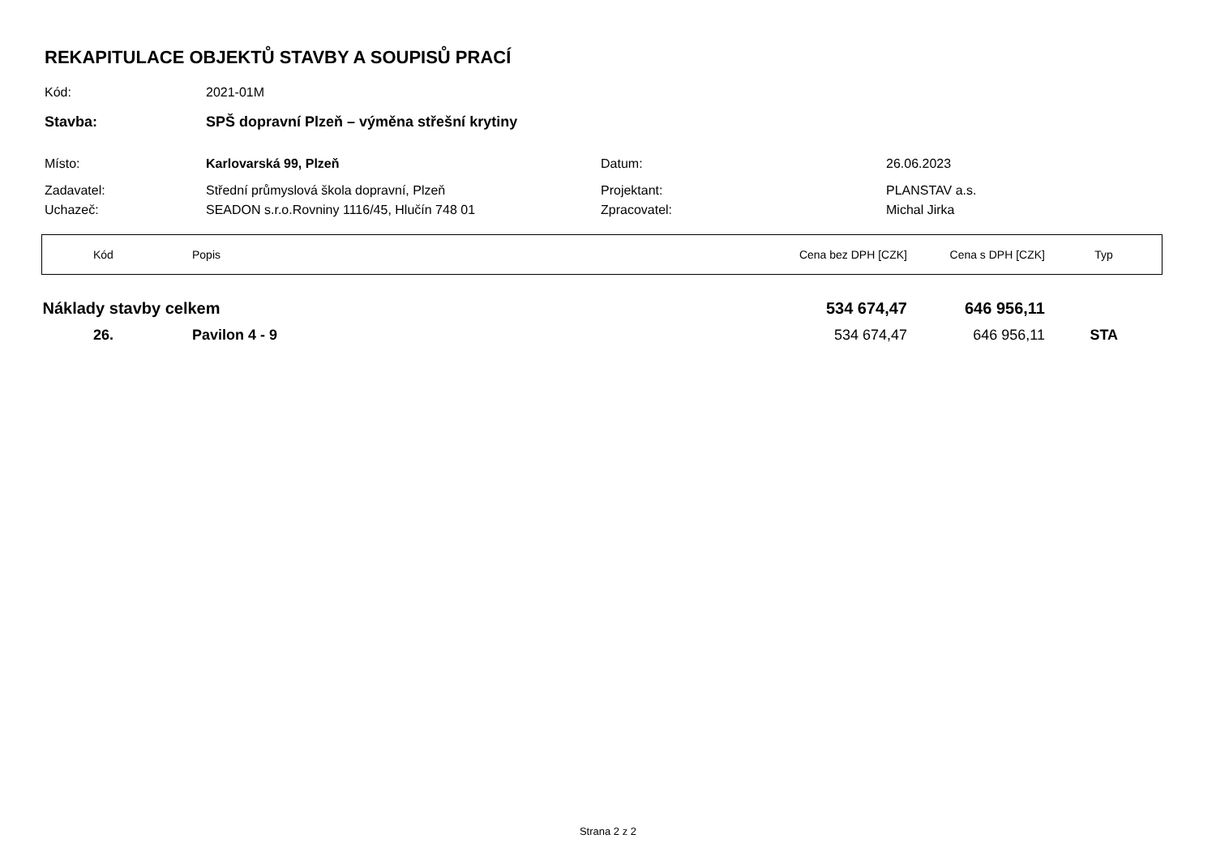REKAPITULACE OBJEKTŮ STAVBY A SOUPISŮ PRACÍ
Kód: 2021-01M
Stavba: SPŠ dopravní Plzeň – výměna střešní krytiny
Místo: Karlovarská 99, Plzeň Datum: 26.06.2023
Zadavatel: Střední průmyslová škola dopravní, Plzeň Projektant: PLANSTAV a.s.
Uchazeč: SEADON s.r.o.Rovniny 1116/45, Hlučín 748 01 Zpracovatel: Michal Jirka
| | Kód | Popis | Cena bez DPH [CZK] | Cena s DPH [CZK] | Typ |
| Náklady stavby celkem | | | 534 674,47 | 646 956,11 | |
| | 26. | Pavilon 4 - 9 | 534 674,47 | 646 956,11 | STA |
Strana 2 z 2